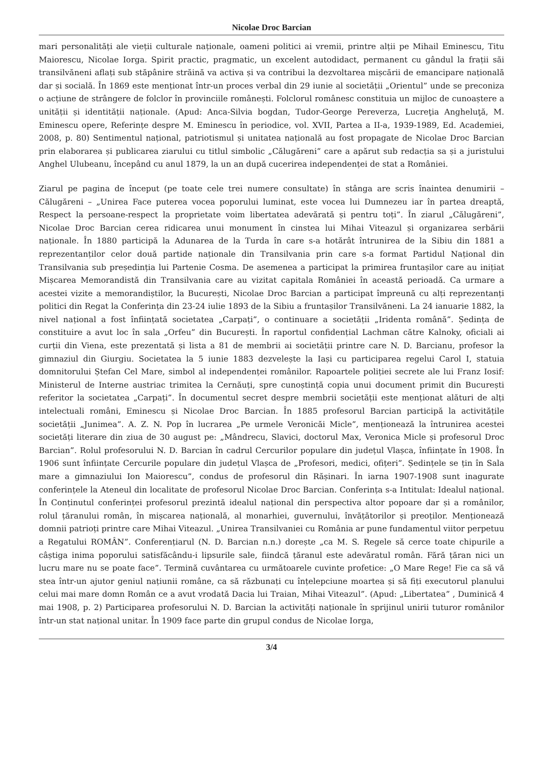Nicolae Droc Barcian
mari personalități ale vieții culturale naționale, oameni politici ai vremii, printre alții pe Mihail Eminescu, Titu Maiorescu, Nicolae Iorga. Spirit practic, pragmatic, un excelent autodidact, permanent cu gândul la frații săi transilvăneni aflați sub stăpânire străină va activa și va contribui la dezvoltarea mișcării de emancipare națională dar și socială. În 1869 este menționat într-un proces verbal din 29 iunie al societății „Orientul” unde se preconiza o acțiune de strângere de folclor în provinciile românești. Folclorul românesc constituia un mijloc de cunoaștere a unității și identității naționale. (Apud: Anca-Silvia bogdan, Tudor-George Pereverza, Lucreţia Angheluţă, M. Eminescu opere, Referințe despre M. Eminescu în periodice, vol. XVII, Partea a II-a, 1939-1989, Ed. Academiei, 2008, p. 80) Sentimentul național, patriotismul și unitatea națională au fost propagate de Nicolae Droc Barcian prin elaborarea și publicarea ziarului cu titlul simbolic „Călugăreni” care a apărut sub redacția sa și a juristului Anghel Ulubeanu, începând cu anul 1879, la un an după cucerirea independenței de stat a României.
Ziarul pe pagina de început (pe toate cele trei numere consultate) în stânga are scris înaintea denumirii –Călugăreni – „Unirea Face puterea vocea poporului luminat, este vocea lui Dumnezeu iar în partea dreaptă, Respect la persoane-respect la proprietate voim libertatea adevărată și pentru toți”. În ziarul „Călugăreni”, Nicolae Droc Barcian cerea ridicarea unui monument în cinstea lui Mihai Viteazul și organizarea serbării naționale. În 1880 participă la Adunarea de la Turda în care s-a hotărât întrunirea de la Sibiu din 1881 a reprezentanților celor două partide naționale din Transilvania prin care s-a format Partidul Național din Transilvania sub președinția lui Partenie Cosma. De asemenea a participat la primirea fruntașilor care au inițiat Mișcarea Memorandistă din Transilvania care au vizitat capitala României în această perioadă. Ca urmare a acestei vizite a memorandiștilor, la București, Nicolae Droc Barcian a participat împreună cu alți reprezentanți politici din Regat la Conferința din 23-24 iulie 1893 de la Sibiu a fruntașilor Transilvăneni. La 24 ianuarie 1882, la nivel național a fost înființată societatea „Carpați”, o continuare a societății „Iridenta română”. Ședința de constituire a avut loc în sala „Orfeu” din București. În raportul confidențial Lachman către Kalnoky, oficiali ai curții din Viena, este prezentată și lista a 81 de membrii ai societății printre care N. D. Barcianu, profesor la gimnaziul din Giurgiu. Societatea la 5 iunie 1883 dezvelește la Iași cu participarea regelui Carol I, statuia domnitorului Ștefan Cel Mare, simbol al independenței românilor. Rapoartele poliției secrete ale lui Franz Iosif: Ministerul de Interne austriac trimitea la Cernăuți, spre cunoștință copia unui document primit din București referitor la societatea „Carpați”. În documentul secret despre membrii societății este menționat alături de alți intelectuali români, Eminescu și Nicolae Droc Barcian. În 1885 profesorul Barcian participă la activitățile societății „Junimea”. A. Z. N. Pop în lucrarea „Pe urmele Veronicăi Micle”, menționează la întrunirea acestei societăți literare din ziua de 30 august pe: „Mândrecu, Slavici, doctorul Max, Veronica Micle și profesorul Droc Barcian”. Rolul profesorului N. D. Barcian în cadrul Cercurilor populare din județul Vlașca, înființate în 1908. În 1906 sunt înființate Cercurile populare din județul Vlașca de „Profesori, medici, ofițeri”. Ședințele se țin în Sala mare a gimnaziului Ion Maiorescu”, condus de profesorul din Rășinari. În iarna 1907-1908 sunt inagurate conferințele la Ateneul din localitate de profesorul Nicolae Droc Barcian. Conferința s-a Intitulat: Idealul național. În Conținutul conferinței profesorul prezintă idealul național din perspectiva altor popoare dar și a românilor, rolul țăranului român, în mișcarea națională, al monarhiei, guvernului, învățătorilor și preoților. Menționează domnii patrioți printre care Mihai Viteazul. „Unirea Transilvaniei cu România ar pune fundamentul viitor perpetuu a Regatului ROMÂN”. Conferențiarul (N. D. Barcian n.n.) dorește „ca M. S. Regele să cerce toate chipurile a câștiga inima poporului satisfăcându-i lipsurile sale, fiindcă țăranul este adevăratul român. Fără țăran nici un lucru mare nu se poate face”. Termină cuvântarea cu următoarele cuvinte profetice: „O Mare Rege! Fie ca să vă stea într-un ajutor geniul națiunii române, ca să răzbunați cu înțelepciune moartea și să fiți executorul planului celui mai mare domn Român ce a avut vrodată Dacia lui Traian, Mihai Viteazul”. (Apud: „Libertatea” , Duminică 4 mai 1908, p. 2) Participarea profesorului N. D. Barcian la activități naționale în sprijinul unirii tuturor românilor într-un stat național unitar. În 1909 face parte din grupul condus de Nicolae Iorga,
3/4